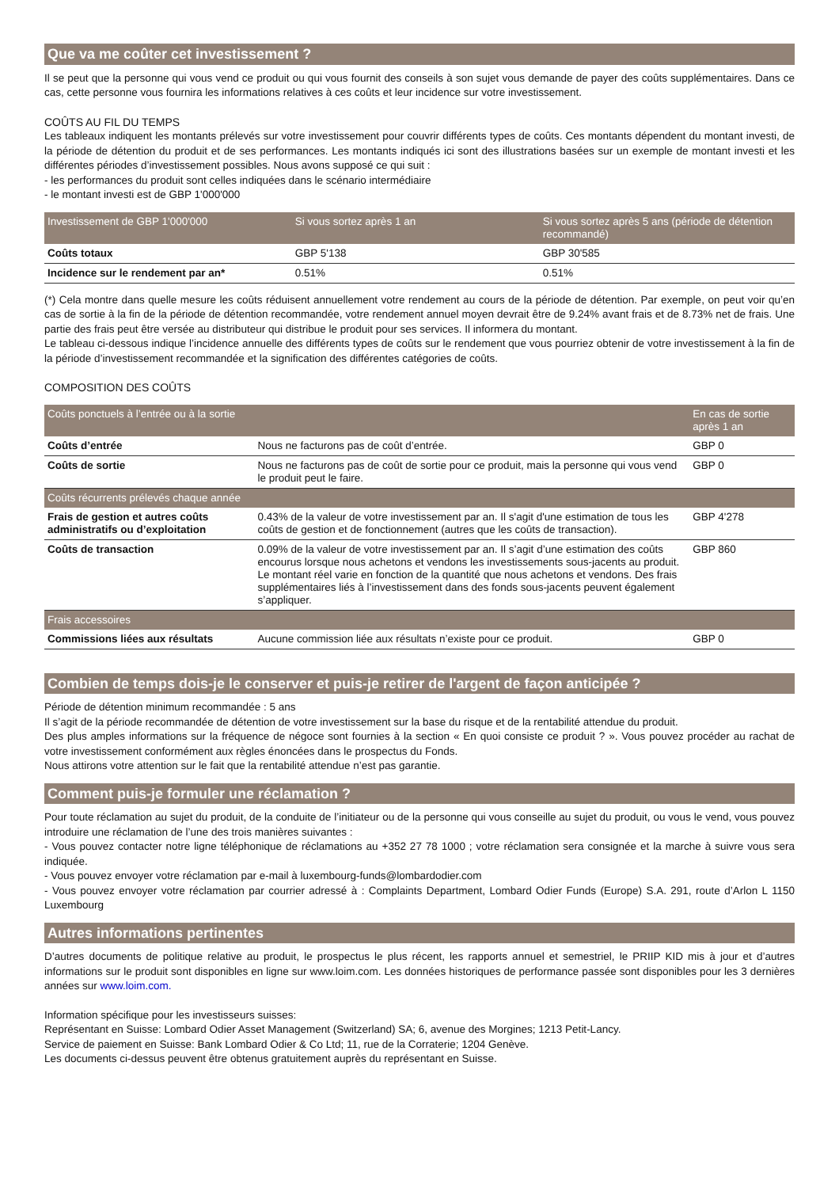Que va me coûter cet investissement ?
Il se peut que la personne qui vous vend ce produit ou qui vous fournit des conseils à son sujet vous demande de payer des coûts supplémentaires. Dans ce cas, cette personne vous fournira les informations relatives à ces coûts et leur incidence sur votre investissement.
COÛTS AU FIL DU TEMPS
Les tableaux indiquent les montants prélevés sur votre investissement pour couvrir différents types de coûts. Ces montants dépendent du montant investi, de la période de détention du produit et de ses performances. Les montants indiqués ici sont des illustrations basées sur un exemple de montant investi et les différentes périodes d’investissement possibles. Nous avons supposé ce qui suit :
- les performances du produit sont celles indiquées dans le scénario intermédiaire
- le montant investi est de GBP 1'000'000
| Investissement de GBP 1'000'000 | Si vous sortez après 1 an | Si vous sortez après 5 ans (période de détention recommandé) |
| --- | --- | --- |
| Coûts totaux | GBP 5'138 | GBP 30'585 |
| Incidence sur le rendement par an* | 0.51% | 0.51% |
(*) Cela montre dans quelle mesure les coûts réduisent annuellement votre rendement au cours de la période de détention. Par exemple, on peut voir qu’en cas de sortie à la fin de la période de détention recommandée, votre rendement annuel moyen devrait être de 9.24% avant frais et de 8.73% net de frais. Une partie des frais peut être versée au distributeur qui distribue le produit pour ses services. Il informera du montant.
Le tableau ci-dessous indique l’incidence annuelle des différents types de coûts sur le rendement que vous pourriez obtenir de votre investissement à la fin de la période d’investissement recommandée et la signification des différentes catégories de coûts.
COMPOSITION DES COÛTS
| Coûts ponctuels à l’entrée ou à la sortie | | En cas de sortie après 1 an |
| --- | --- | --- |
| Coûts d’entrée | Nous ne facturons pas de coût d’entrée. | GBP 0 |
| Coûts de sortie | Nous ne facturons pas de coût de sortie pour ce produit, mais la personne qui vous vend le produit peut le faire. | GBP 0 |
| Coûts récurrents prélevés chaque année | | |
| Frais de gestion et autres coûts administratifs ou d’exploitation | 0.43% de la valeur de votre investissement par an. Il s'agit d'une estimation de tous les coûts de gestion et de fonctionnement (autres que les coûts de transaction). | GBP 4'278 |
| Coûts de transaction | 0.09% de la valeur de votre investissement par an. Il s’agit d’une estimation des coûts encourus lorsque nous achetons et vendons les investissements sous-jacents au produit. Le montant réel varie en fonction de la quantité que nous achetons et vendons. Des frais supplémentaires liés à l’investissement dans des fonds sous-jacents peuvent également s’appliquer. | GBP 860 |
| Frais accessoires | | |
| Commissions liées aux résultats | Aucune commission liée aux résultats n’existe pour ce produit. | GBP 0 |
Combien de temps dois-je le conserver et puis-je retirer de l'argent de façon anticipée ?
Période de détention minimum recommandée : 5 ans
Il s’agit de la période recommandée de détention de votre investissement sur la base du risque et de la rentabilité attendue du produit.
Des plus amples informations sur la fréquence de négoce sont fournies à la section « En quoi consiste ce produit ? ». Vous pouvez procéder au rachat de votre investissement conformément aux règles énoncées dans le prospectus du Fonds.
Nous attirons votre attention sur le fait que la rentabilité attendue n’est pas garantie.
Comment puis-je formuler une réclamation ?
Pour toute réclamation au sujet du produit, de la conduite de l’initiateur ou de la personne qui vous conseille au sujet du produit, ou vous le vend, vous pouvez introduire une réclamation de l’une des trois manières suivantes :
- Vous pouvez contacter notre ligne téléphonique de réclamations au +352 27 78 1000 ; votre réclamation sera consignée et la marche à suivre vous sera indiquée.
- Vous pouvez envoyer votre réclamation par e-mail à luxembourg-funds@lombardodier.com
- Vous pouvez envoyer votre réclamation par courrier adressé à : Complaints Department, Lombard Odier Funds (Europe) S.A. 291, route d’Arlon L 1150 Luxembourg
Autres informations pertinentes
D’autres documents de politique relative au produit, le prospectus le plus récent, les rapports annuel et semestriel, le PRIIP KID mis à jour et d’autres informations sur le produit sont disponibles en ligne sur www.loim.com. Les données historiques de performance passée sont disponibles pour les 3 dernières années sur www.loim.com.
Information spécifique pour les investisseurs suisses:
Représentant en Suisse: Lombard Odier Asset Management (Switzerland) SA; 6, avenue des Morgines; 1213 Petit-Lancy.
Service de paiement en Suisse: Bank Lombard Odier & Co Ltd; 11, rue de la Corraterie; 1204 Genève.
Les documents ci-dessus peuvent être obtenus gratuitement auprès du représentant en Suisse.